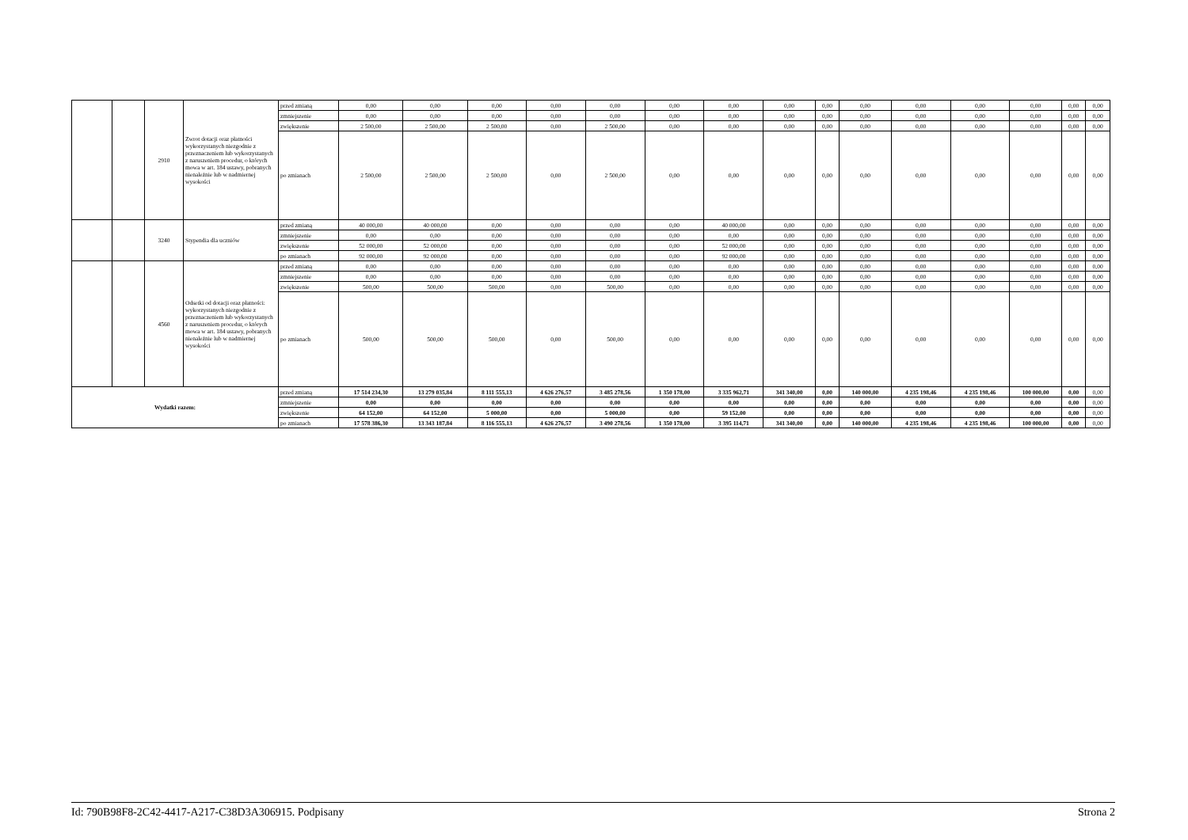| | | 2910 | Zwrot dotacji oraz płatności wykorzystanych niezgodnie z przeznaczeniem lub wykorzystanych z naruszeniem procedur, o których mowa w art. 184 ustawy, pobranych nienależnie lub w nadmiernej wysokości | przed zmianą | 0,00 | 0,00 | 0,00 | 0,00 | 0,00 | 0,00 | 0,00 | 0,00 | 0,00 | 0,00 | 0,00 | 0,00 | 0,00 | 0,00 | 0,00 |
| | | | | zmniejszenie | 0,00 | 0,00 | 0,00 | 0,00 | 0,00 | 0,00 | 0,00 | 0,00 | 0,00 | 0,00 | 0,00 | 0,00 | 0,00 | 0,00 | 0,00 |
| | | | | zwiększenie | 2 500,00 | 2 500,00 | 2 500,00 | 0,00 | 2 500,00 | 0,00 | 0,00 | 0,00 | 0,00 | 0,00 | 0,00 | 0,00 | 0,00 | 0,00 | 0,00 |
| | | | | po zmianach | 2 500,00 | 2 500,00 | 2 500,00 | 0,00 | 2 500,00 | 0,00 | 0,00 | 0,00 | 0,00 | 0,00 | 0,00 | 0,00 | 0,00 | 0,00 | 0,00 |
| | | 3240 | Stypendia dla uczniów | przed zmianą | 40 000,00 | 40 000,00 | 0,00 | 0,00 | 0,00 | 0,00 | 40 000,00 | 0,00 | 0,00 | 0,00 | 0,00 | 0,00 | 0,00 | 0,00 | 0,00 |
| | | | | zmniejszenie | 0,00 | 0,00 | 0,00 | 0,00 | 0,00 | 0,00 | 0,00 | 0,00 | 0,00 | 0,00 | 0,00 | 0,00 | 0,00 | 0,00 | 0,00 |
| | | | | zwiększenie | 52 000,00 | 52 000,00 | 0,00 | 0,00 | 0,00 | 0,00 | 52 000,00 | 0,00 | 0,00 | 0,00 | 0,00 | 0,00 | 0,00 | 0,00 | 0,00 |
| | | | | po zmianach | 92 000,00 | 92 000,00 | 0,00 | 0,00 | 0,00 | 0,00 | 92 000,00 | 0,00 | 0,00 | 0,00 | 0,00 | 0,00 | 0,00 | 0,00 | 0,00 |
| | | 4560 | Odsetki od dotacji oraz płatności: wykorzystanych niezgodnie z przeznaczeniem lub wykorzystanych z naruszeniem procedur, o których mowa w art. 184 ustawy, pobranych nienależnie lub w nadmiernej wysokości | przed zmianą | 0,00 | 0,00 | 0,00 | 0,00 | 0,00 | 0,00 | 0,00 | 0,00 | 0,00 | 0,00 | 0,00 | 0,00 | 0,00 | 0,00 | 0,00 |
| | | | | zmniejszenie | 0,00 | 0,00 | 0,00 | 0,00 | 0,00 | 0,00 | 0,00 | 0,00 | 0,00 | 0,00 | 0,00 | 0,00 | 0,00 | 0,00 | 0,00 |
| | | | | zwiększenie | 500,00 | 500,00 | 500,00 | 0,00 | 500,00 | 0,00 | 0,00 | 0,00 | 0,00 | 0,00 | 0,00 | 0,00 | 0,00 | 0,00 | 0,00 |
| | | | | po zmianach | 500,00 | 500,00 | 500,00 | 0,00 | 500,00 | 0,00 | 0,00 | 0,00 | 0,00 | 0,00 | 0,00 | 0,00 | 0,00 | 0,00 | 0,00 |
| Wydatki razem: | | | | przed zmianą | 17 514 234,30 | 13 279 035,84 | 8 111 555,13 | 4 626 276,57 | 3 485 278,56 | 1 350 178,00 | 3 335 962,71 | 341 340,00 | 0,00 | 140 000,00 | 4 235 198,46 | 4 235 198,46 | 100 000,00 | 0,00 | 0,00 |
| | | | | zmniejszenie | 0,00 | 0,00 | 0,00 | 0,00 | 0,00 | 0,00 | 0,00 | 0,00 | 0,00 | 0,00 | 0,00 | 0,00 | 0,00 | 0,00 | 0,00 |
| | | | | zwiększenie | 64 152,00 | 64 152,00 | 5 000,00 | 0,00 | 5 000,00 | 0,00 | 59 152,00 | 0,00 | 0,00 | 0,00 | 0,00 | 0,00 | 0,00 | 0,00 | 0,00 |
| | | | | po zmianach | 17 578 386,30 | 13 343 187,84 | 8 116 555,13 | 4 626 276,57 | 3 490 278,56 | 1 350 178,00 | 3 395 114,71 | 341 340,00 | 0,00 | 140 000,00 | 4 235 198,46 | 4 235 198,46 | 100 000,00 | 0,00 | 0,00 |
Id: 790B98F8-2C42-4417-A217-C38D3A306915. Podpisany Strona 2